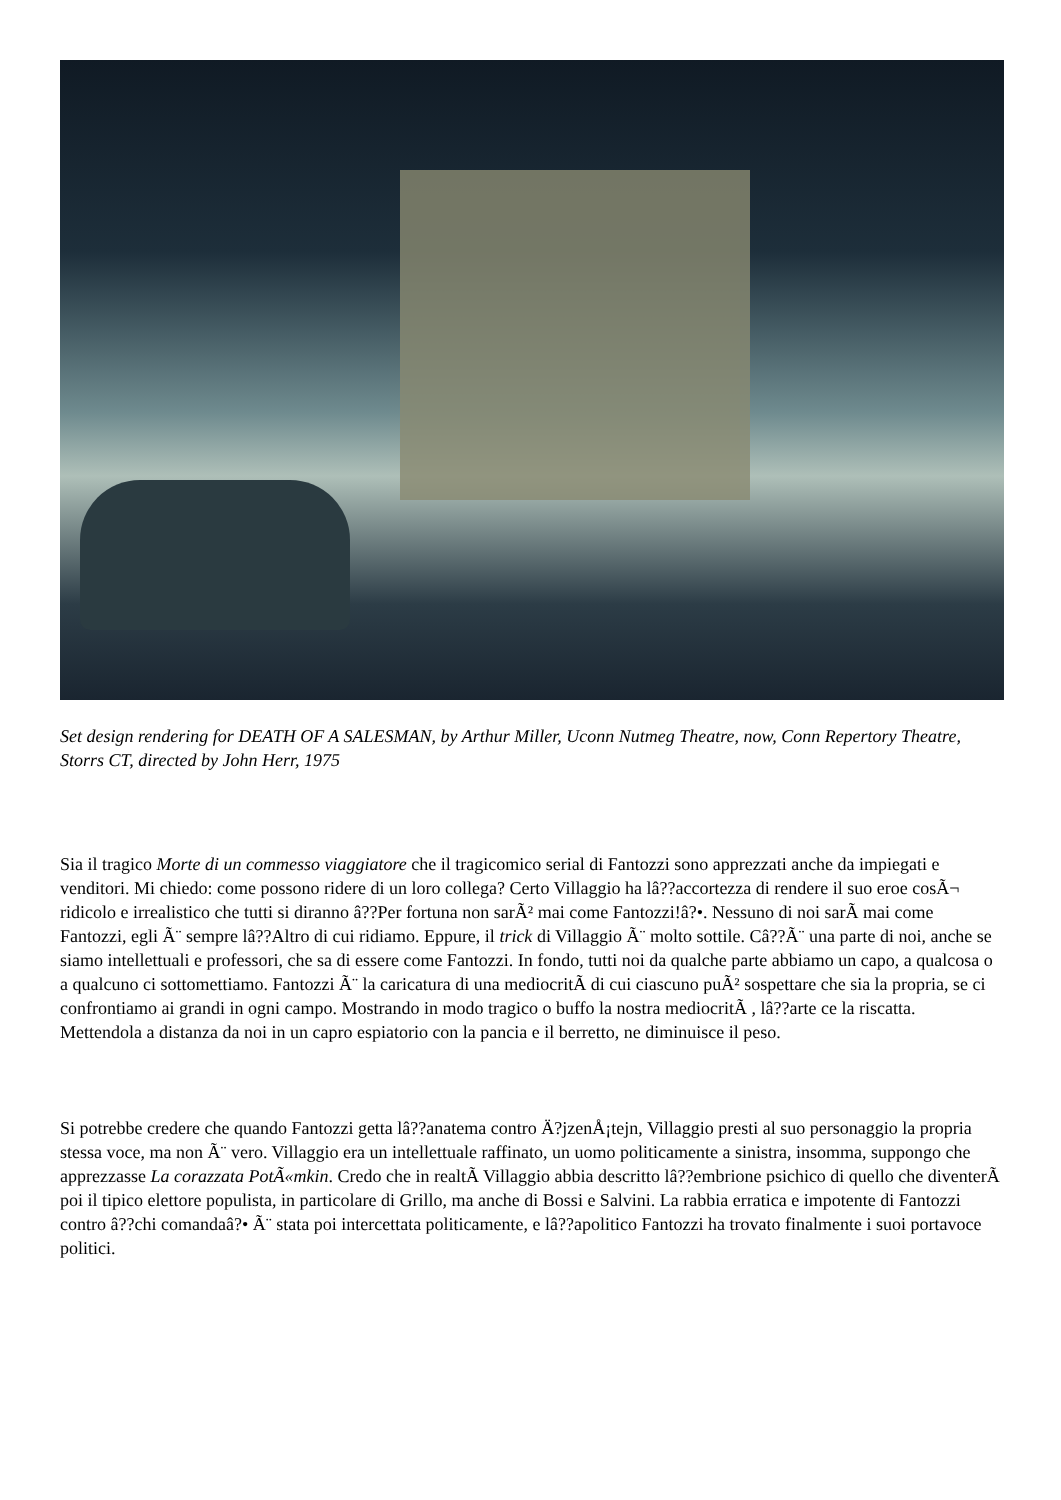Set design rendering for DEATH OF A SALESMAN, by Arthur Miller, Uconn Nutmeg Theatre, now, Conn Repertory Theatre, Storrs CT, directed by John Herr, 1975
Sia il tragico Morte di un commesso viaggiatore che il tragicomico serial di Fantozzi sono apprezzati anche da impiegati e venditori. Mi chiedo: come possono ridere di un loro collega? Certo Villaggio ha lâ??accortezza di rendere il suo eroe cosÃ¬ ridicolo e irrealistico che tutti si diranno â??Per fortuna non sarÃ² mai come Fantozzi!â?•. Nessuno di noi sarÃ mai come Fantozzi, egli Ã¨ sempre lâ??Altro di cui ridiamo. Eppure, il trick di Villaggio Ã¨ molto sottile. Câ??Ã¨ una parte di noi, anche se siamo intellettuali e professori, che sa di essere come Fantozzi. In fondo, tutti noi da qualche parte abbiamo un capo, a qualcosa o a qualcuno ci sottomettiamo. Fantozzi Ã¨ la caricatura di una mediocritÃ di cui ciascuno puÃ² sospettare che sia la propria, se ci confrontiamo ai grandi in ogni campo. Mostrando in modo tragico o buffo la nostra mediocritÃ , lâ??arte ce la riscatta. Mettendola a distanza da noi in un capro espiatorio con la pancia e il berretto, ne diminuisce il peso.
Si potrebbe credere che quando Fantozzi getta lâ??anatema contro Ä?jzenÅ¡tejn, Villaggio presti al suo personaggio la propria stessa voce, ma non Ã¨ vero. Villaggio era un intellettuale raffinato, un uomo politicamente a sinistra, insomma, suppongo che apprezzasse La corazzata PotÃ«mkin. Credo che in realtÃ Villaggio abbia descritto lâ??embrione psichico di quello che diventerÃ poi il tipico elettore populista, in particolare di Grillo, ma anche di Bossi e Salvini. La rabbia erratica e impotente di Fantozzi contro â??chi comandaâ?• Ã¨ stata poi intercettata politicamente, e lâ??apolitico Fantozzi ha trovato finalmente i suoi portavoce politici.